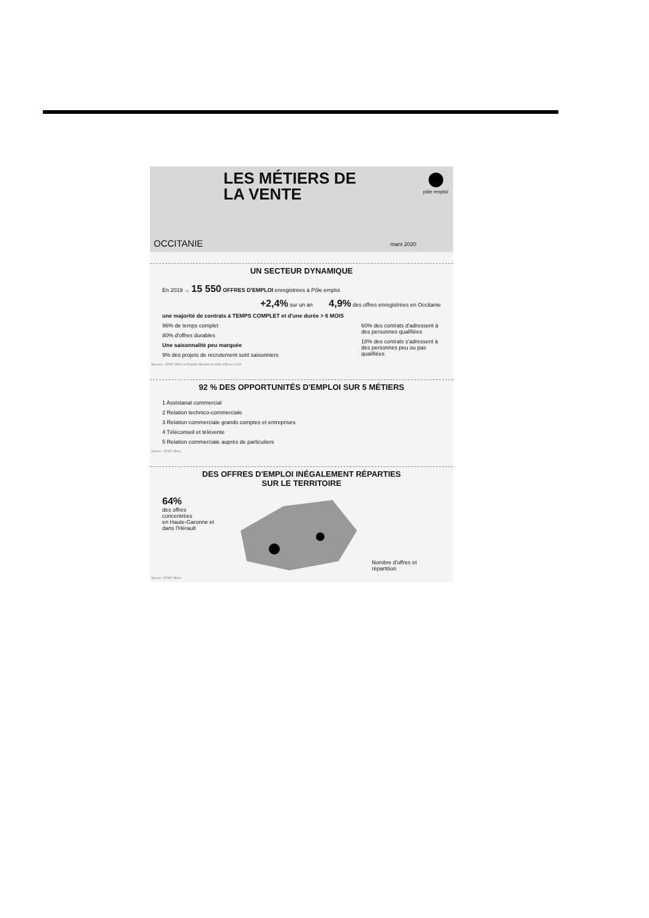LES MÉTIERS DE
LA VENTE
pôle emploi
OCCITANIE mars 2020
UN SECTEUR DYNAMIQUE
En 2019 → 15 550 OFFRES D'EMPLOI enregistrées à Pôle emploi
+2,4% sur un an 4,9% des offres enregistrées en Occitanie
une majorité de contrats à TEMPS COMPLET et d'une durée > 6 MOIS
96% de temps complet
80% d'offres durables
Une saisonnalité peu marquée
9% des projets de recrutement sont saisonniers
60% des contrats d'adressent à des personnes qualifiées
18% des contrats s'adressent à des personnes peu ou pas qualifiées
Sources : STMT Offres et Enquête Besoins en Main d'Œuvre 2019
92 % DES OPPORTUNITÉS D'EMPLOI SUR 5 MÉTIERS
1 Assistanat commercial
2 Relation technico-commerciale
3 Relation commerciale grands comptes et entreprises
4 Téléconseil et télévente
5 Relation commerciale auprès de particuliers
Source : STMT Offres
DES OFFRES D'EMPLOI INÉGALEMENT RÉPARTIES
SUR LE TERRITOIRE
64%
des offres concentrées
en Haute-Garonne et
dans l'Hérault
Nombre d'offres et répartition
Source : STMT Offres